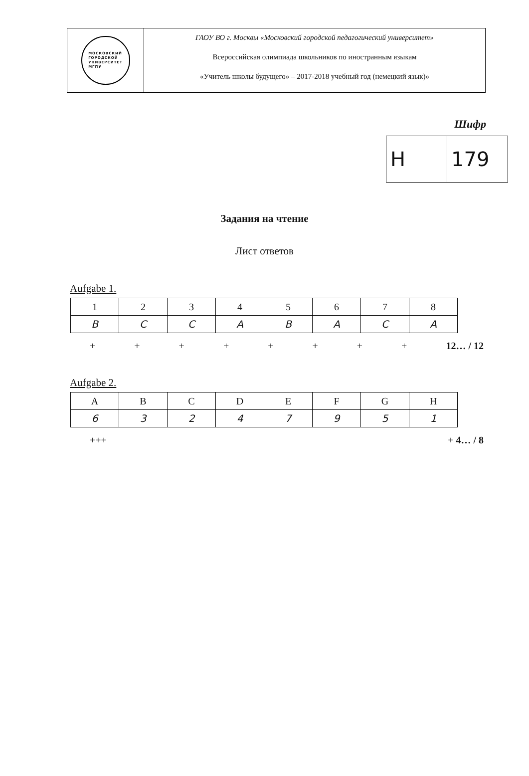МОСКОВСКИЙ
ГОРОДСКОЙ
УНИВЕРСИТЕТ
МГПУ
ГАОУ ВО г. Москвы «Московский городской педагогический университет»
Всероссийская олимпиада школьников по иностранным языкам
«Учитель школы будущего» – 2017-2018 учебный год (немецкий язык)»
Шифр
| H | 179 |
Задания на чтение
Лист ответов
Aufgabe 1.
| 1 | 2 | 3 | 4 | 5 | 6 | 7 | 8 |
| --- | --- | --- | --- | --- | --- | --- | --- |
| B | C | C | A | B | A | C | A |
+ + + + + + + + 12… / 12
Aufgabe 2.
| A | B | C | D | E | F | G | H |
| --- | --- | --- | --- | --- | --- | --- | --- |
| 6 | 3 | 2 | 4 | 7 | 9 | 5 | 1 |
+ + + + 4… / 8